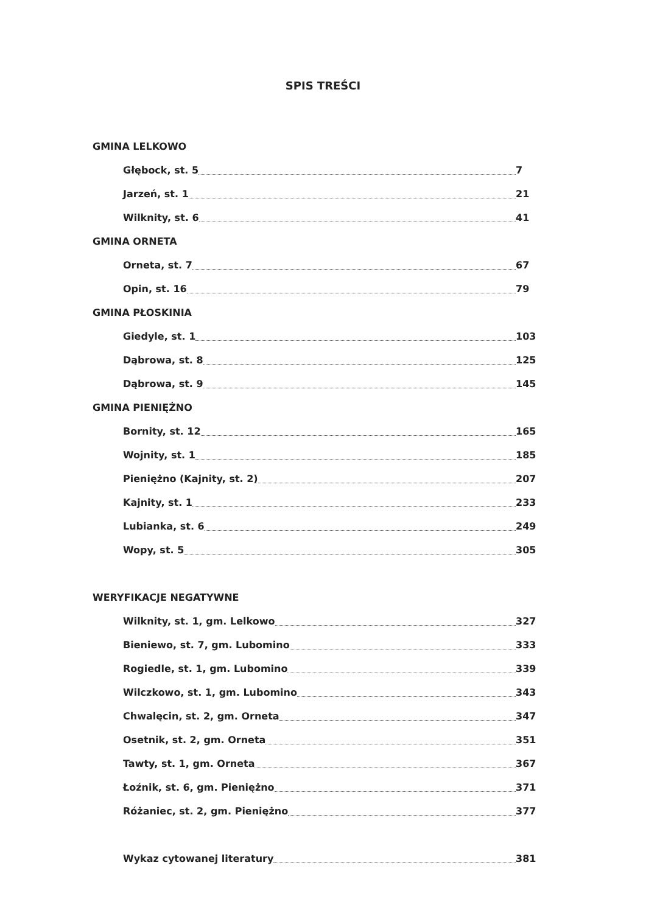SPIS TREŚCI
GMINA LELKOWO
Głębock, st. 5 7
Jarzeń, st. 1 21
Wilknity, st. 6 41
GMINA ORNETA
Orneta, st. 7 67
Opin, st. 16 79
GMINA PŁOSKINIA
Giedyle, st. 1 103
Dąbrowa, st. 8 125
Dąbrowa, st. 9 145
GMINA PIENIĘŻNO
Bornity, st. 12 165
Wojnity, st. 1 185
Pieniężno (Kajnity, st. 2) 207
Kajnity, st. 1 233
Lubianka, st. 6 249
Wopy, st. 5 305
WERYFIKACJE NEGATYWNE
Wilknity, st. 1, gm. Lelkowo 327
Bieniewo, st. 7, gm. Lubomino 333
Rogiedle, st. 1, gm. Lubomino 339
Wilczkowo, st. 1, gm. Lubomino 343
Chwalęcin, st. 2, gm. Orneta 347
Osetnik, st. 2, gm. Orneta 351
Tawty, st. 1, gm. Orneta 367
Łoźnik, st. 6, gm. Pieniężno 371
Różaniec, st. 2, gm. Pieniężno 377
Wykaz cytowanej literatury 381